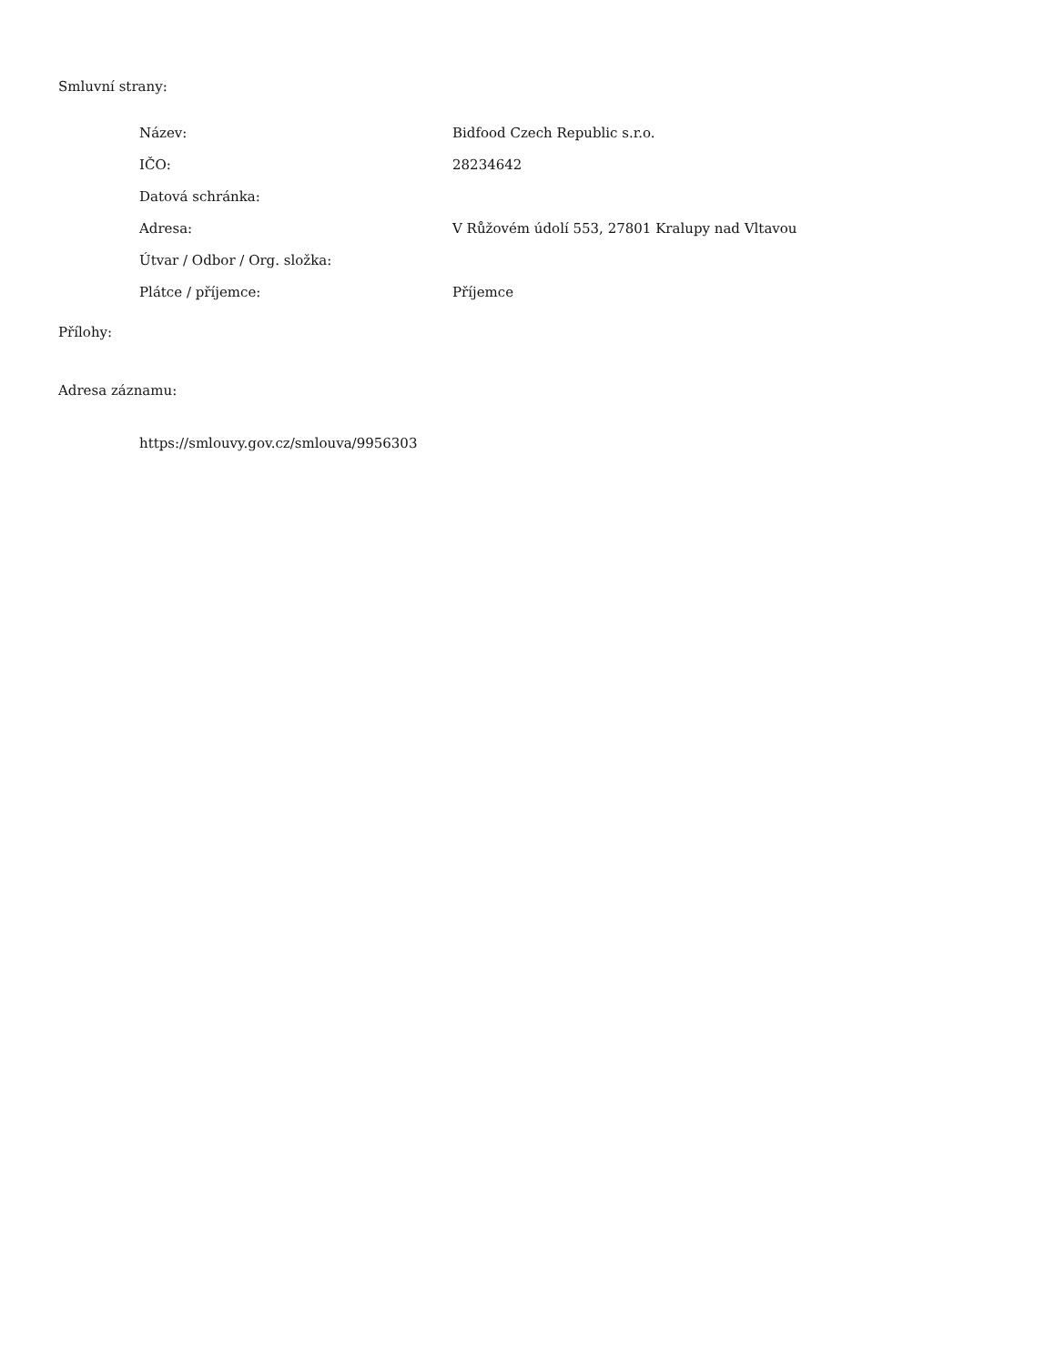Smluvní strany:
| Název: | Bidfood Czech Republic s.r.o. |
| IČO: | 28234642 |
| Datová schránka: | |
| Adresa: | V Růžovém údolí 553, 27801 Kralupy nad Vltavou |
| Útvar / Odbor / Org. složka: | |
| Plátce / příjemce: | Příjemce |
Přílohy:
Adresa záznamu:
https://smlouvy.gov.cz/smlouva/9956303